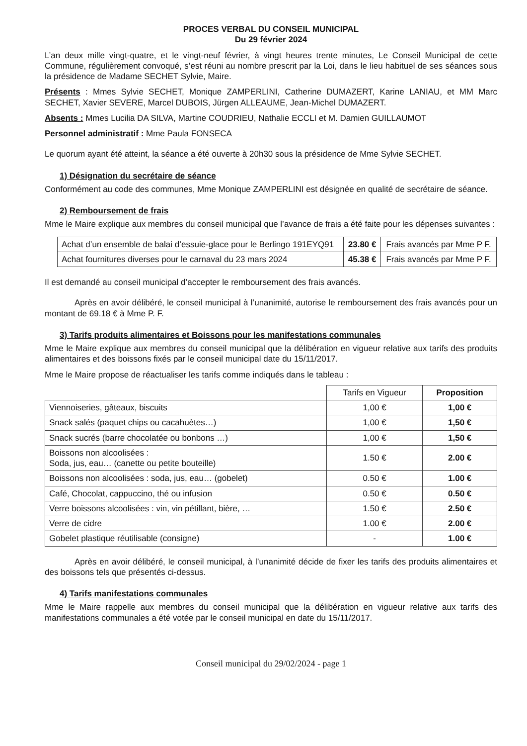PROCES VERBAL DU CONSEIL MUNICIPAL
Du 29 février 2024
L’an deux mille vingt-quatre, et le vingt-neuf février, à vingt heures trente minutes, Le Conseil Municipal de cette Commune, régulièrement convoqué, s’est réuni au nombre prescrit par la Loi, dans le lieu habituel de ses séances sous la présidence de Madame SECHET Sylvie, Maire.
Présents : Mmes Sylvie SECHET, Monique ZAMPERLINI, Catherine DUMAZERT, Karine LANIAU, et MM Marc SECHET, Xavier SEVERE, Marcel DUBOIS, Jürgen ALLEAUME, Jean-Michel DUMAZERT.
Absents : Mmes Lucilia DA SILVA, Martine COUDRIEU, Nathalie ECCLI et M. Damien GUILLAUMOT
Personnel administratif : Mme Paula FONSECA
Le quorum ayant été atteint, la séance a été ouverte à 20h30 sous la présidence de Mme Sylvie SECHET.
1) Désignation du secrétaire de séance
Conformément au code des communes, Mme Monique ZAMPERLINI est désignée en qualité de secrétaire de séance.
2) Remboursement de frais
Mme le Maire explique aux membres du conseil municipal que l’avance de frais a été faite pour les dépenses suivantes :
| Achat d’un ensemble de balai d’essuie-glace pour le Berlingo 191EYQ91 | 23.80 € | Frais avancés par Mme P F. |
| Achat fournitures diverses pour le carnaval du 23 mars 2024 | 45.38 € | Frais avancés par Mme P F. |
Il est demandé au conseil municipal d’accepter le remboursement des frais avancés.
Après en avoir délibéré, le conseil municipal à l’unanimité, autorise le remboursement des frais avancés pour un montant de 69.18 € à Mme P. F.
3) Tarifs produits alimentaires et Boissons pour les manifestations communales
Mme le Maire explique aux membres du conseil municipal que la délibération en vigueur relative aux tarifs des produits alimentaires et des boissons fixés par le conseil municipal date du 15/11/2017.
Mme le Maire propose de réactualiser les tarifs comme indiqués dans le tableau :
| | Tarifs en Vigueur | Proposition |
| --- | --- | --- |
| Viennoiseries, gâteaux, biscuits | 1,00 € | 1,00 € |
| Snack salés (paquet chips ou cacahuètes…) | 1,00 € | 1,50 € |
| Snack sucrés (barre chocolatée ou bonbons …) | 1,00 € | 1,50 € |
| Boissons non alcoolisées : Soda, jus, eau… (canette ou petite bouteille) | 1.50 € | 2.00 € |
| Boissons non alcoolisées : soda, jus, eau… (gobelet) | 0.50 € | 1.00 € |
| Café, Chocolat, cappuccino, thé ou infusion | 0.50 € | 0.50 € |
| Verre boissons alcoolisées : vin, vin pétillant, bière, … | 1.50 € | 2.50 € |
| Verre de cidre | 1.00 € | 2.00 € |
| Gobelet plastique réutilisable (consigne) | - | 1.00 € |
Après en avoir délibéré, le conseil municipal, à l’unanimité décide de fixer les tarifs des produits alimentaires et des boissons tels que présentés ci-dessus.
4) Tarifs manifestations communales
Mme le Maire rappelle aux membres du conseil municipal que la délibération en vigueur relative aux tarifs des manifestations communales a été votée par le conseil municipal en date du 15/11/2017.
Conseil municipal du 29/02/2024 - page 1